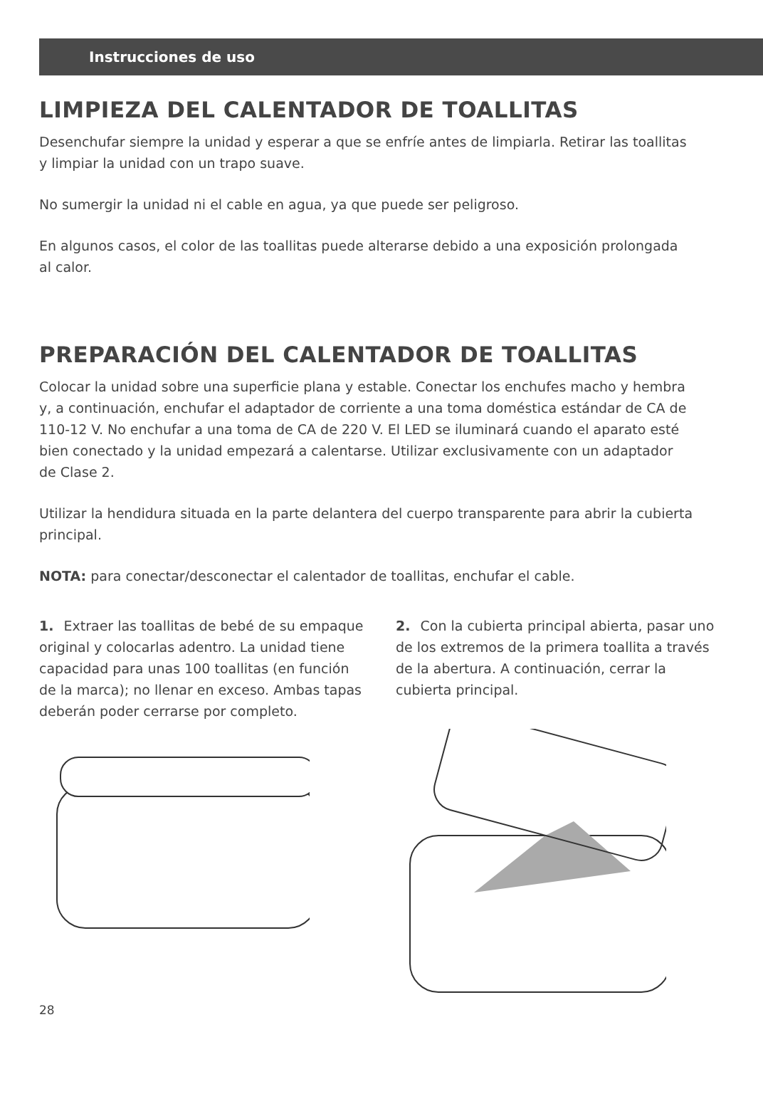Instrucciones de uso
LIMPIEZA DEL CALENTADOR DE TOALLITAS
Desenchufar siempre la unidad y esperar a que se enfríe antes de limpiarla. Retirar las toallitas y limpiar la unidad con un trapo suave.
No sumergir la unidad ni el cable en agua, ya que puede ser peligroso.
En algunos casos, el color de las toallitas puede alterarse debido a una exposición prolongada al calor.
PREPARACIÓN DEL CALENTADOR DE TOALLITAS
Colocar la unidad sobre una superficie plana y estable. Conectar los enchufes macho y hembra y, a continuación, enchufar el adaptador de corriente a una toma doméstica estándar de CA de 110-12 V. No enchufar a una toma de CA de 220 V. El LED se iluminará cuando el aparato esté bien conectado y la unidad empezará a calentarse. Utilizar exclusivamente con un adaptador de Clase 2.
Utilizar la hendidura situada en la parte delantera del cuerpo transparente para abrir la cubierta principal.
NOTA: para conectar/desconectar el calentador de toallitas, enchufar el cable.
1. Extraer las toallitas de bebé de su empaque original y colocarlas adentro. La unidad tiene capacidad para unas 100 toallitas (en función de la marca); no llenar en exceso. Ambas tapas deberán poder cerrarse por completo.
2. Con la cubierta principal abierta, pasar uno de los extremos de la primera toallita a través de la abertura. A continuación, cerrar la cubierta principal.
28